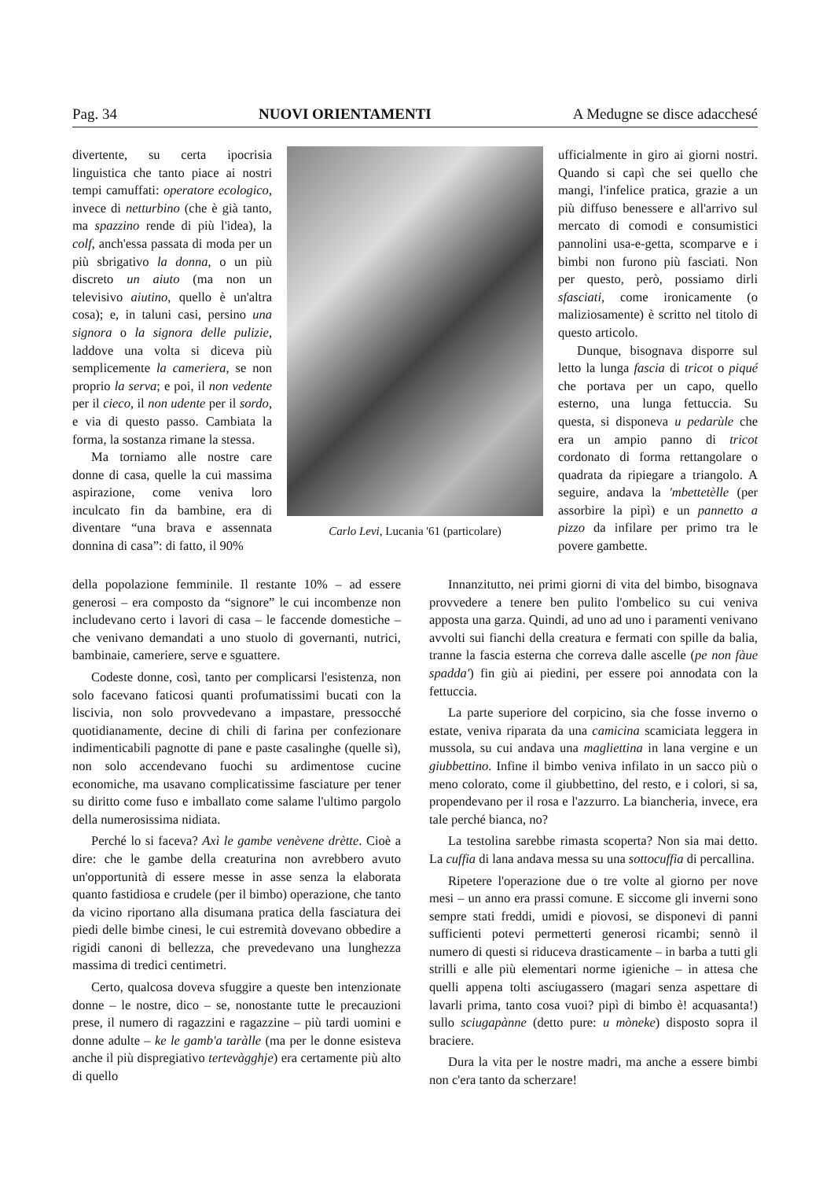Pag. 34 NUOVI ORIENTAMENTI A Medugne se disce adacchesé
divertente, su certa ipocrisia linguistica che tanto piace ai nostri tempi camuffati: operatore ecologico, invece di netturbino (che è già tanto, ma spazzino rende di più l'idea), la colf, anch'essa passata di moda per un più sbrigativo la donna, o un più discreto un aiuto (ma non un televisivo aiutino, quello è un'altra cosa); e, in taluni casi, persino una signora o la signora delle pulizie, laddove una volta si diceva più semplicemente la cameriera, se non proprio la serva; e poi, il non vedente per il cieco, il non udente per il sordo, e via di questo passo. Cambiata la forma, la sostanza rimane la stessa.
Ma torniamo alle nostre care donne di casa, quelle la cui massima aspirazione, come veniva loro inculcato fin da bambine, era di diventare “una brava e assennata donnina di casa”: di fatto, il 90%
Carlo Levi, Lucania '61 (particolare)
ufficialmente in giro ai giorni nostri. Quando si capì che sei quello che mangi, l'infelice pratica, grazie a un più diffuso benessere e all'arrivo sul mercato di comodi e consumistici pannolini usa-e-getta, scomparve e i bimbi non furono più fasciati. Non per questo, però, possiamo dirli sfasciati, come ironicamente (o maliziosamente) è scritto nel titolo di questo articolo.
Dunque, bisognava disporre sul letto la lunga fascia di tricot o piqué che portava per un capo, quello esterno, una lunga fettuccia. Su questa, si disponeva u pedarùle che era un ampio panno di tricot cordonato di forma rettangolare o quadrata da ripiegare a triangolo. A seguire, andava la 'mbettetèlle (per assorbire la pipì) e un pannetto a pizzo da infilare per primo tra le povere gambette.
della popolazione femminile. Il restante 10% – ad essere generosi – era composto da “signore” le cui incombenze non includevano certo i lavori di casa – le faccende domestiche – che venivano demandati a uno stuolo di governanti, nutrici, bambinaie, cameriere, serve e sguattere.
Codeste donne, così, tanto per complicarsi l'esistenza, non solo facevano faticosi quanti profumatissimi bucati con la liscivia, non solo provvedevano a impastare, pressocché quotidianamente, decine di chili di farina per confezionare indimenticabili pagnotte di pane e paste casalinghe (quelle sì), non solo accendevano fuochi su ardimentose cucine economiche, ma usavano complicatissime fasciature per tener su diritto come fuso e imballato come salame l'ultimo pargolo della numerosissima nidiata.
Perché lo si faceva? Axì le gambe venèvene drètte. Cioè a dire: che le gambe della creaturina non avrebbero avuto un'opportunità di essere messe in asse senza la elaborata quanto fastidiosa e crudele (per il bimbo) operazione, che tanto da vicino riportano alla disumana pratica della fasciatura dei piedi delle bimbe cinesi, le cui estremità dovevano obbedire a rigidi canoni di bellezza, che prevedevano una lunghezza massima di tredici centimetri.
Certo, qualcosa doveva sfuggire a queste ben intenzionate donne – le nostre, dico – se, nonostante tutte le precauzioni prese, il numero di ragazzini e ragazzine – più tardi uomini e donne adulte – ke le gamb'a taràlle (ma per le donne esisteva anche il più dispregiativo tertevàgghje) era certamente più alto di quello
Innanzitutto, nei primi giorni di vita del bimbo, bisognava provvedere a tenere ben pulito l'ombelico su cui veniva apposta una garza. Quindi, ad uno ad uno i paramenti venivano avvolti sui fianchi della creatura e fermati con spille da balia, tranne la fascia esterna che correva dalle ascelle (pe non fàue spadda') fin giù ai piedini, per essere poi annodata con la fettuccia.
La parte superiore del corpicino, sia che fosse inverno o estate, veniva riparata da una camicina scamiciata leggera in mussola, su cui andava una magliettina in lana vergine e un giubbettino. Infine il bimbo veniva infilato in un sacco più o meno colorato, come il giubbettino, del resto, e i colori, si sa, propendevano per il rosa e l'azzurro. La biancheria, invece, era tale perché bianca, no?
La testolina sarebbe rimasta scoperta? Non sia mai detto. La cuffia di lana andava messa su una sottocuffia di percallina.
Ripetere l'operazione due o tre volte al giorno per nove mesi – un anno era prassi comune. E siccome gli inverni sono sempre stati freddi, umidi e piovosi, se disponevi di panni sufficienti potevi permetterti generosi ricambi; sennò il numero di questi si riduceva drasticamente – in barba a tutti gli strilli e alle più elementari norme igieniche – in attesa che quelli appena tolti asciugassero (magari senza aspettare di lavarli prima, tanto cosa vuoi? pipì di bimbo è! acquasanta!) sullo sciugapànne (detto pure: u mòneke) disposto sopra il braciere.
Dura la vita per le nostre madri, ma anche a essere bimbi non c'era tanto da scherzare!